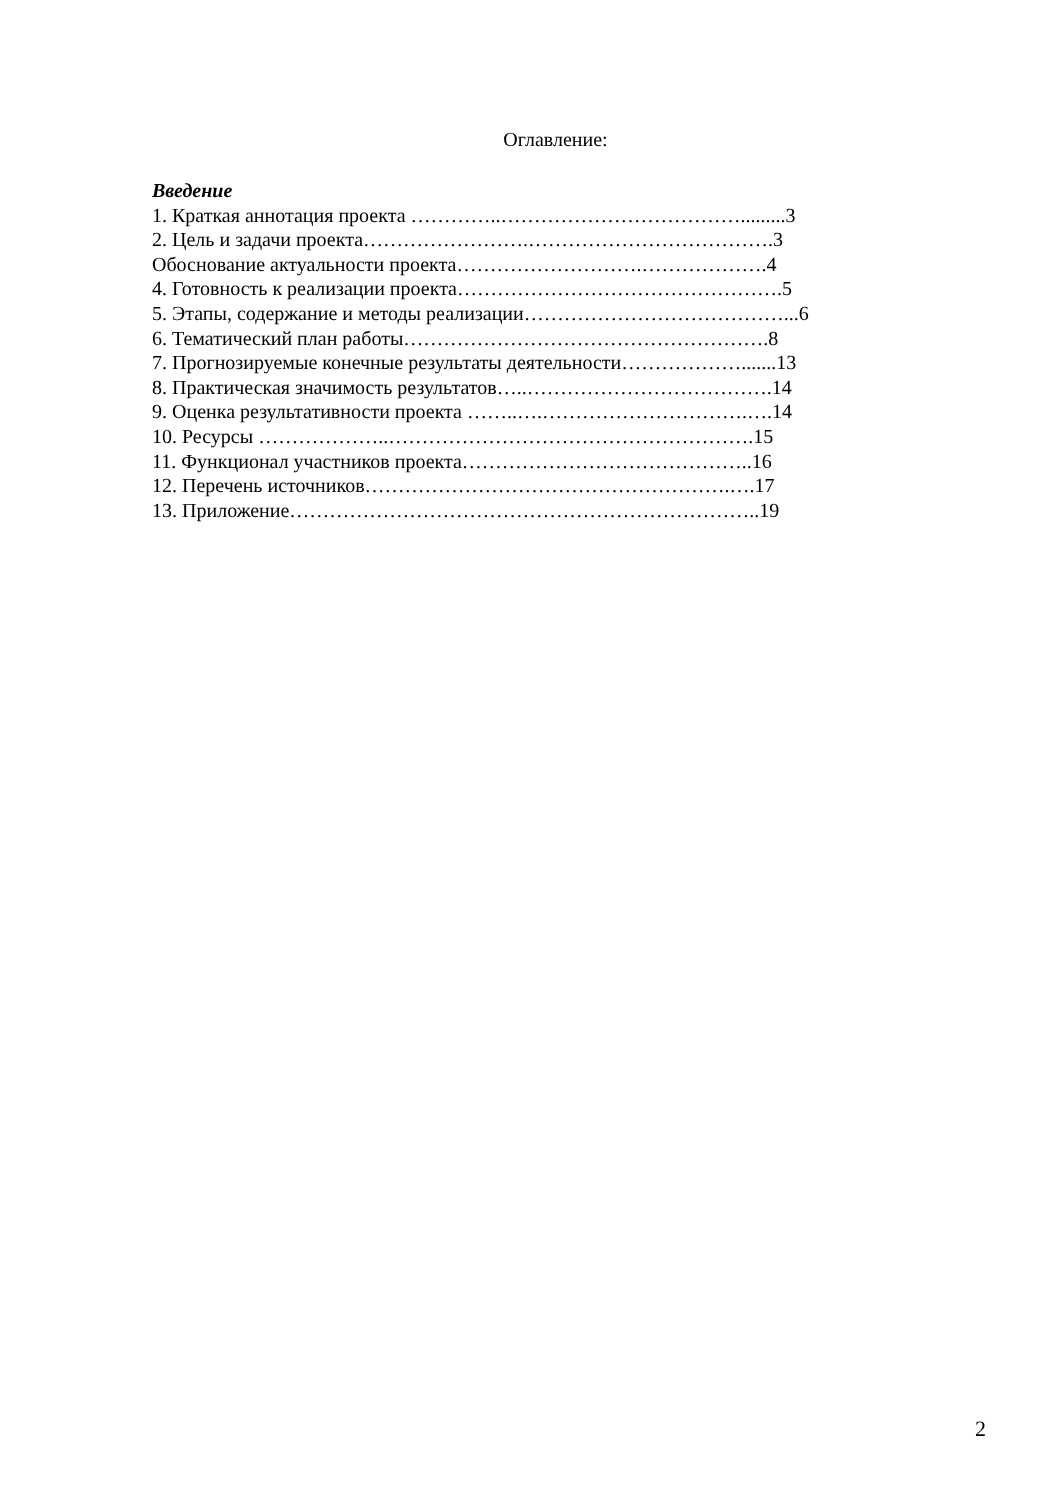Оглавление:
Введение
1. Краткая аннотация проекта …………..……………………………….........3
2. Цель и задачи проекта…………………….……………………………….3
Обоснование актуальности проекта……………………….……………….4
4. Готовность к реализации проекта………………………………………….5
5. Этапы, содержание и методы реализации…………………………………...6
6. Тематический план работы……………………………………………….8
7. Прогнозируемые конечные результаты деятельности……………….......13
8. Практическая значимость результатов…..……………………………….14
9. Оценка результативности проекта ……..….………………………….….14
10. Ресурсы ………………..……………………………………………….15
11. Функционал участников проекта……………………………………..16
12. Перечень источников……………………………………………….….17
13. Приложение……………………………………………………………..19
2